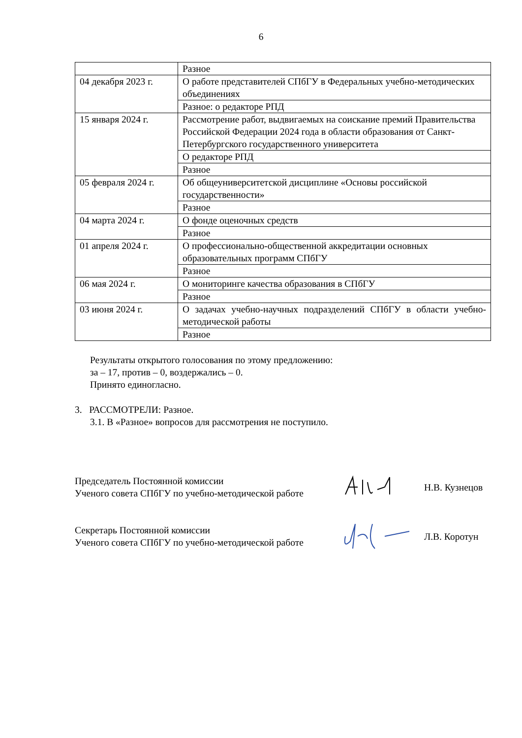6
| | Разное |
| 04 декабря 2023 г. | О работе представителей СПбГУ в Федеральных учебно-методических объединениях |
| | Разное: о редакторе РПД |
| 15 января 2024 г. | Рассмотрение работ, выдвигаемых на соискание премий Правительства Российской Федерации 2024 года в области образования от Санкт-Петербургского государственного университета |
| | О редакторе РПД |
| | Разное |
| 05 февраля 2024 г. | Об общеуниверситетской дисциплине «Основы российской государственности» |
| | Разное |
| 04 марта 2024 г. | О фонде оценочных средств |
| | Разное |
| 01 апреля 2024 г. | О профессионально-общественной аккредитации основных образовательных программ СПбГУ |
| | Разное |
| 06 мая 2024 г. | О мониторинге качества образования в СПбГУ |
| | Разное |
| 03 июня 2024 г. | О задачах учебно-научных подразделений СПбГУ в области учебно-методической работы |
| | Разное |
Результаты открытого голосования по этому предложению:
за – 17, против – 0, воздержались – 0.
Принято единогласно.
3. РАССМОТРЕЛИ: Разное.
3.1. В «Разное» вопросов для рассмотрения не поступило.
Председатель Постоянной комиссии
Ученого совета СПбГУ по учебно-методической работе
Н.В. Кузнецов
Секретарь Постоянной комиссии
Ученого совета СПбГУ по учебно-методической работе
Л.В. Коротун